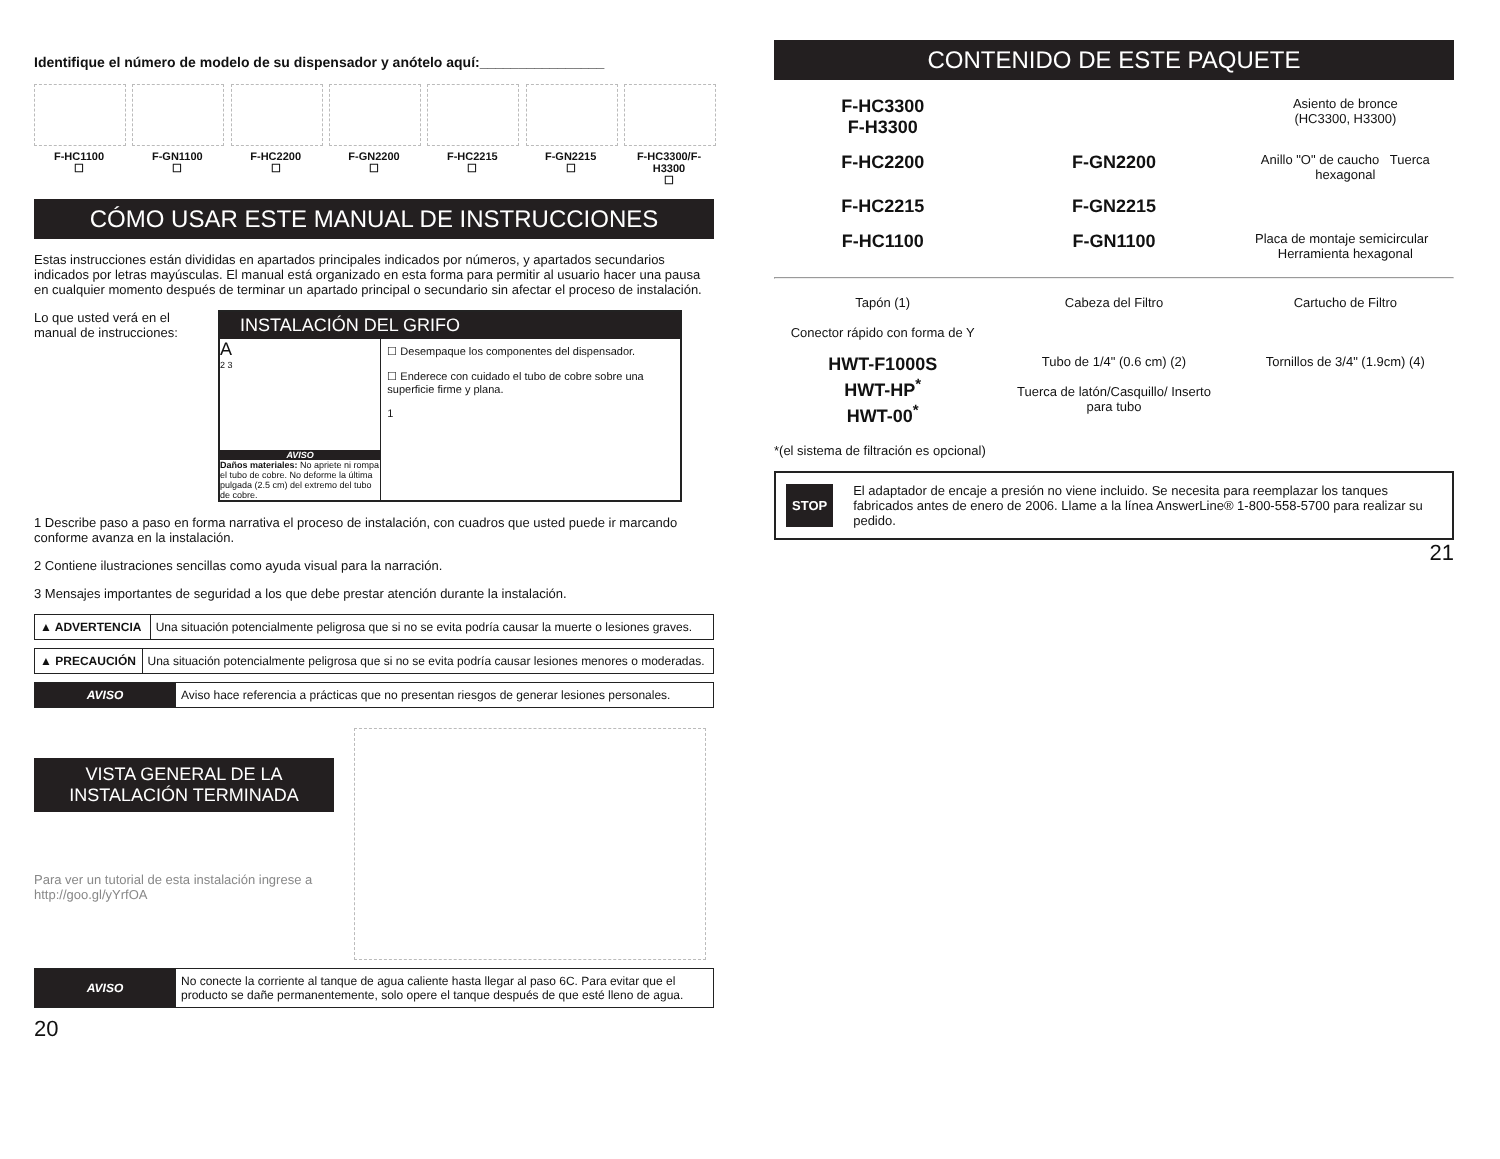Identifique el número de modelo de su dispensador y anótelo aquí:________________
F-HC1100
☐
F-GN1100
☐
F-HC2200
☐
F-GN2200
☐
F-HC2215
☐
F-GN2215
☐
F-HC3300/F-H3300
☐
CÓMO USAR ESTE MANUAL DE INSTRUCCIONES
Estas instrucciones están divididas en apartados principales indicados por números, y apartados secundarios indicados por letras mayúsculas. El manual está organizado en esta forma para permitir al usuario hacer una pausa en cualquier momento después de terminar un apartado principal o secundario sin afectar el proceso de instalación.
Lo que usted verá en el manual de instrucciones:
INSTALACIÓN DEL GRIFO
A
2 3
AVISO
Daños materiales: No apriete ni rompa el tubo de cobre. No deforme la última pulgada (2.5 cm) del extremo del tubo de cobre.
☐ Desempaque los componentes del dispensador.
☐ Enderece con cuidado el tubo de cobre sobre una superficie firme y plana.
1
1 Describe paso a paso en forma narrativa el proceso de instalación, con cuadros que usted puede ir marcando conforme avanza en la instalación.
2 Contiene ilustraciones sencillas como ayuda visual para la narración.
3 Mensajes importantes de seguridad a los que debe prestar atención durante la instalación.
| ▲ ADVERTENCIA | Una situación potencialmente peligrosa que si no se evita podría causar la muerte o lesiones graves. |
| ▲ PRECAUCIÓN | Una situación potencialmente peligrosa que si no se evita podría causar lesiones menores o moderadas. |
| AVISO | Aviso hace referencia a prácticas que no presentan riesgos de generar lesiones personales. |
VISTA GENERAL DE LA INSTALACIÓN TERMINADA
Para ver un tutorial de esta instalación ingrese a
http://goo.gl/yYrfOA
| AVISO | No conecte la corriente al tanque de agua caliente hasta llegar al paso 6C. Para evitar que el producto se dañe permanentemente, solo opere el tanque después de que esté lleno de agua. |
20
CONTENIDO DE ESTE PAQUETE
F-HC3300
F-H3300
Asiento de bronce
(HC3300, H3300)
F-HC2200
F-GN2200
Anillo "O" de caucho Tuerca hexagonal
F-HC2215
F-GN2215
F-HC1100
F-GN1100
Placa de montaje semicircular Herramienta hexagonal
Tapón (1)
Conector rápido con forma de Y
Cabeza del Filtro
Cartucho de Filtro
HWT-F1000S
HWT-HP<sup>*</sup>
HWT-00<sup>*</sup>
Tubo de 1/4" (0.6 cm) (2)
Tuerca de latón/Casquillo/ Inserto para tubo
Tornillos de 3/4" (1.9cm) (4)
*(el sistema de filtración es opcional)
STOP
El adaptador de encaje a presión no viene incluido. Se necesita para reemplazar los tanques fabricados antes de enero de 2006. Llame a la línea AnswerLine® 1-800-558-5700 para realizar su pedido.
21